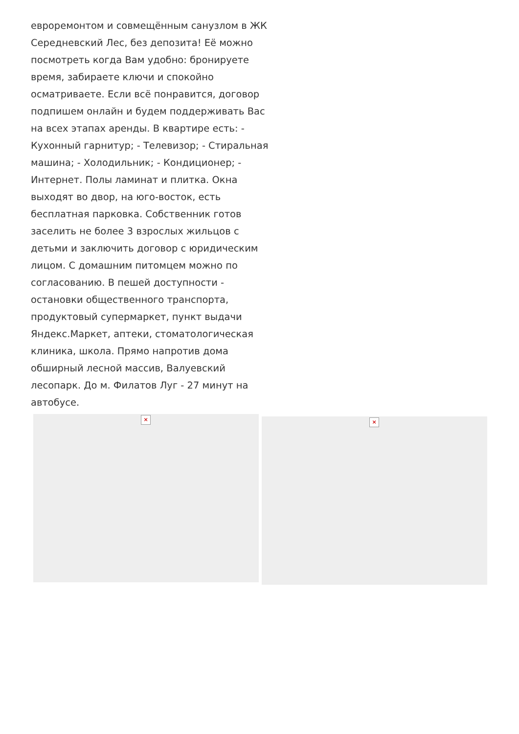евроремонтом и совмещённым санузлом в ЖК Середневский Лес, без депозита! Её можно посмотреть когда Вам удобно: бронируете время, забираете ключи и спокойно осматриваете. Если всё понравится, договор подпишем онлайн и будем поддерживать Вас на всех этапах аренды. В квартире есть: - Кухонный гарнитур; - Телевизор; - Стиральная машина; - Холодильник; - Кондиционер; - Интернет. Полы ламинат и плитка. Окна выходят во двор, на юго-восток, есть бесплатная парковка. Собственник готов заселить не более 3 взрослых жильцов с детьми и заключить договор с юридическим лицом. С домашним питомцем можно по согласованию. В пешей доступности - остановки общественного транспорта, продуктовый супермаркет, пункт выдачи Яндекс.Маркет, аптеки, стоматологическая клиника, школа. Прямо напротив дома обширный лесной массив, Валуевский лесопарк. До м. Филатов Луг - 27 минут на автобусе.
×
×